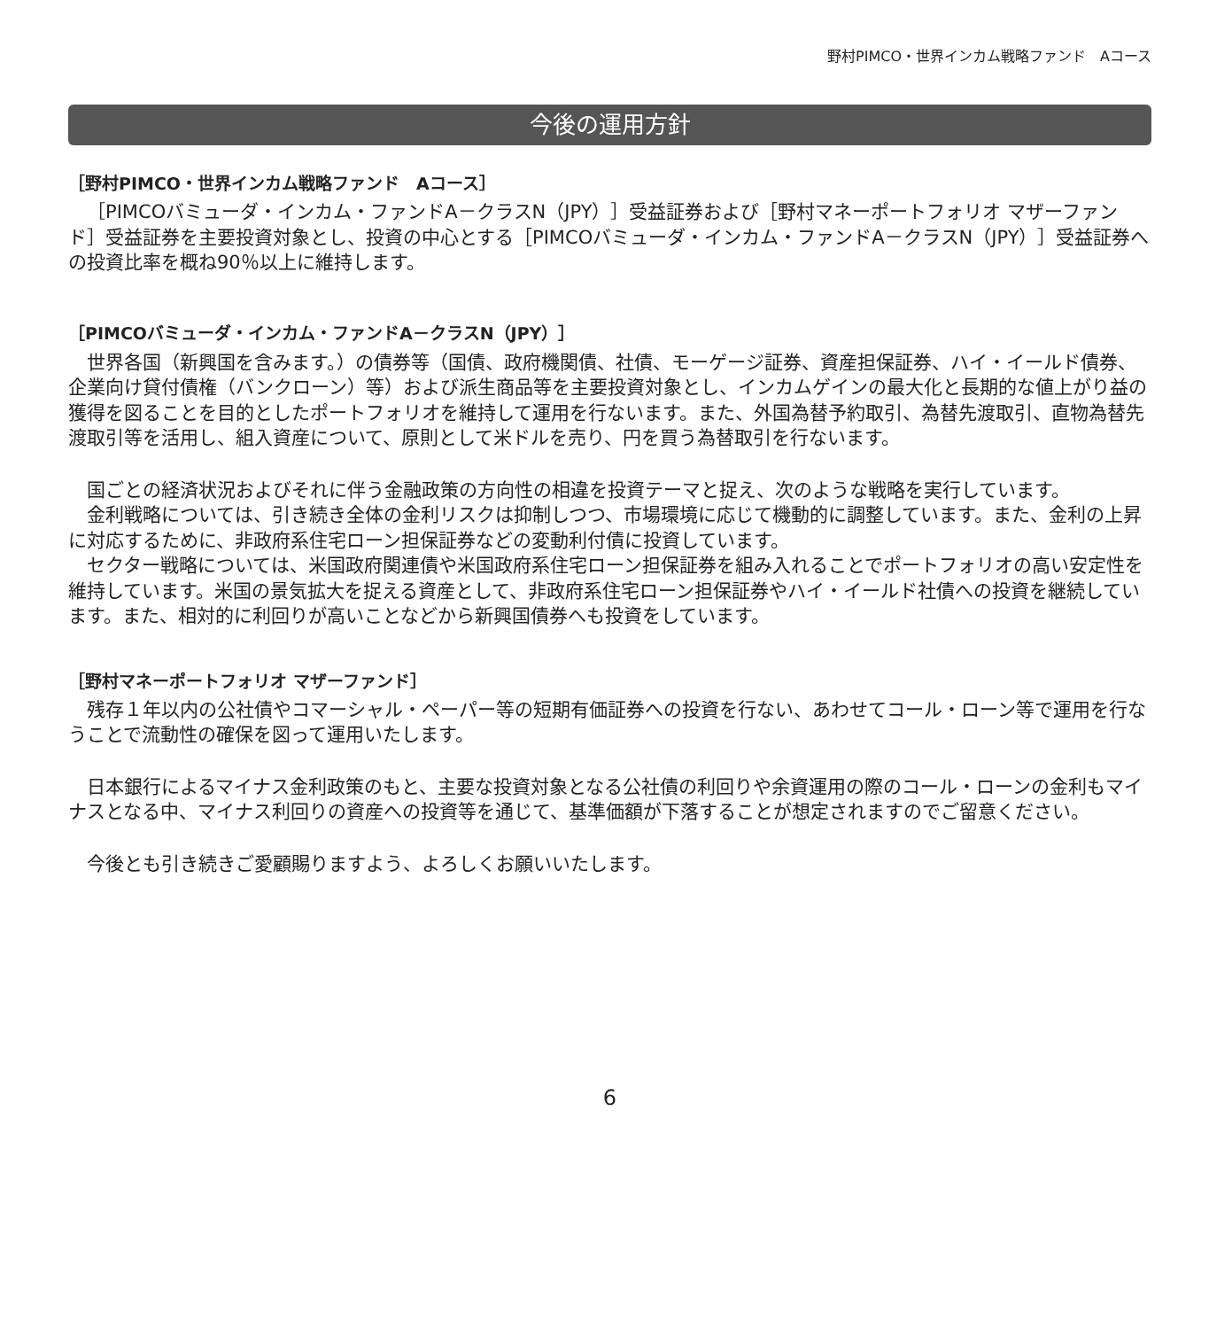野村PIMCO・世界インカム戦略ファンド　Aコース
今後の運用方針
［野村PIMCO・世界インカム戦略ファンド　Aコース］
［PIMCOバミューダ・インカム・ファンドA－クラスN（JPY）］受益証券および［野村マネーポートフォリオ マザーファンド］受益証券を主要投資対象とし、投資の中心とする［PIMCOバミューダ・インカム・ファンドA－クラスN（JPY）］受益証券への投資比率を概ね90％以上に維持します。
［PIMCOバミューダ・インカム・ファンドA－クラスN（JPY）］
世界各国（新興国を含みます。）の債券等（国債、政府機関債、社債、モーゲージ証券、資産担保証券、ハイ・イールド債券、企業向け貸付債権（バンクローン）等）および派生商品等を主要投資対象とし、インカムゲインの最大化と長期的な値上がり益の獲得を図ることを目的としたポートフォリオを維持して運用を行ないます。また、外国為替予約取引、為替先渡取引、直物為替先渡取引等を活用し、組入資産について、原則として米ドルを売り、円を買う為替取引を行ないます。
国ごとの経済状況およびそれに伴う金融政策の方向性の相違を投資テーマと捉え、次のような戦略を実行しています。
金利戦略については、引き続き全体の金利リスクは抑制しつつ、市場環境に応じて機動的に調整しています。また、金利の上昇に対応するために、非政府系住宅ローン担保証券などの変動利付債に投資しています。
セクター戦略については、米国政府関連債や米国政府系住宅ローン担保証券を組み入れることでポートフォリオの高い安定性を維持しています。米国の景気拡大を捉える資産として、非政府系住宅ローン担保証券やハイ・イールド社債への投資を継続しています。また、相対的に利回りが高いことなどから新興国債券へも投資をしています。
［野村マネーポートフォリオ マザーファンド］
残存１年以内の公社債やコマーシャル・ペーパー等の短期有価証券への投資を行ない、あわせてコール・ローン等で運用を行なうことで流動性の確保を図って運用いたします。
日本銀行によるマイナス金利政策のもと、主要な投資対象となる公社債の利回りや余資運用の際のコール・ローンの金利もマイナスとなる中、マイナス利回りの資産への投資等を通じて、基準価額が下落することが想定されますのでご留意ください。
今後とも引き続きご愛顧賜りますよう、よろしくお願いいたします。
6